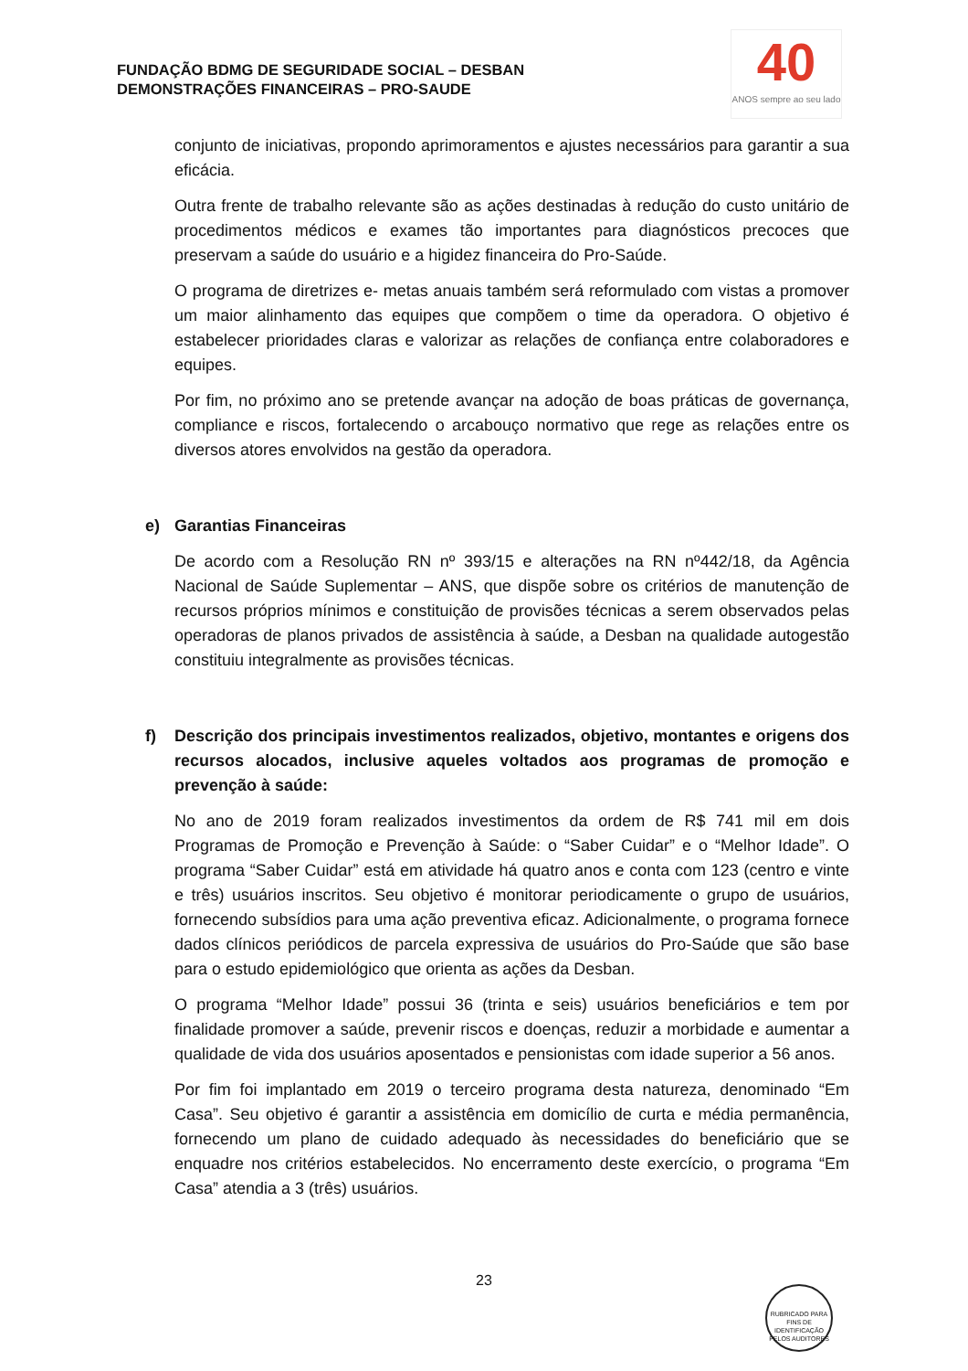FUNDAÇÃO BDMG DE SEGURIDADE SOCIAL – DESBAN
DEMONSTRAÇÕES FINANCEIRAS – PRO-SAUDE
40
ANOS sempre ao seu lado
conjunto de iniciativas, propondo aprimoramentos e ajustes necessários para garantir a sua eficácia.
Outra frente de trabalho relevante são as ações destinadas à redução do custo unitário de procedimentos médicos e exames tão importantes para diagnósticos precoces que preservam a saúde do usuário e a higidez financeira do Pro-Saúde.
O programa de diretrizes e- metas anuais também será reformulado com vistas a promover um maior alinhamento das equipes que compõem o time da operadora. O objetivo é estabelecer prioridades claras e valorizar as relações de confiança entre colaboradores e equipes.
Por fim, no próximo ano se pretende avançar na adoção de boas práticas de governança, compliance e riscos, fortalecendo o arcabouço normativo que rege as relações entre os diversos atores envolvidos na gestão da operadora.
e) Garantias Financeiras
De acordo com a Resolução RN nº 393/15 e alterações na RN nº442/18, da Agência Nacional de Saúde Suplementar – ANS, que dispõe sobre os critérios de manutenção de recursos próprios mínimos e constituição de provisões técnicas a serem observados pelas operadoras de planos privados de assistência à saúde, a Desban na qualidade autogestão constituiu integralmente as provisões técnicas.
f) Descrição dos principais investimentos realizados, objetivo, montantes e origens dos recursos alocados, inclusive aqueles voltados aos programas de promoção e prevenção à saúde:
No ano de 2019 foram realizados investimentos da ordem de R$ 741 mil em dois Programas de Promoção e Prevenção à Saúde: o “Saber Cuidar” e o “Melhor Idade”. O programa “Saber Cuidar” está em atividade há quatro anos e conta com 123 (centro e vinte e três) usuários inscritos. Seu objetivo é monitorar periodicamente o grupo de usuários, fornecendo subsídios para uma ação preventiva eficaz. Adicionalmente, o programa fornece dados clínicos periódicos de parcela expressiva de usuários do Pro-Saúde que são base para o estudo epidemiológico que orienta as ações da Desban.
O programa “Melhor Idade” possui 36 (trinta e seis) usuários beneficiários e tem por finalidade promover a saúde, prevenir riscos e doenças, reduzir a morbidade e aumentar a qualidade de vida dos usuários aposentados e pensionistas com idade superior a 56 anos.
Por fim foi implantado em 2019 o terceiro programa desta natureza, denominado “Em Casa”. Seu objetivo é garantir a assistência em domicílio de curta e média permanência, fornecendo um plano de cuidado adequado às necessidades do beneficiário que se enquadre nos critérios estabelecidos. No encerramento deste exercício, o programa “Em Casa” atendia a 3 (três) usuários.
23
RUBRICADO PARA FINS DE IDENTIFICAÇÃO
PELOS AUDITORES